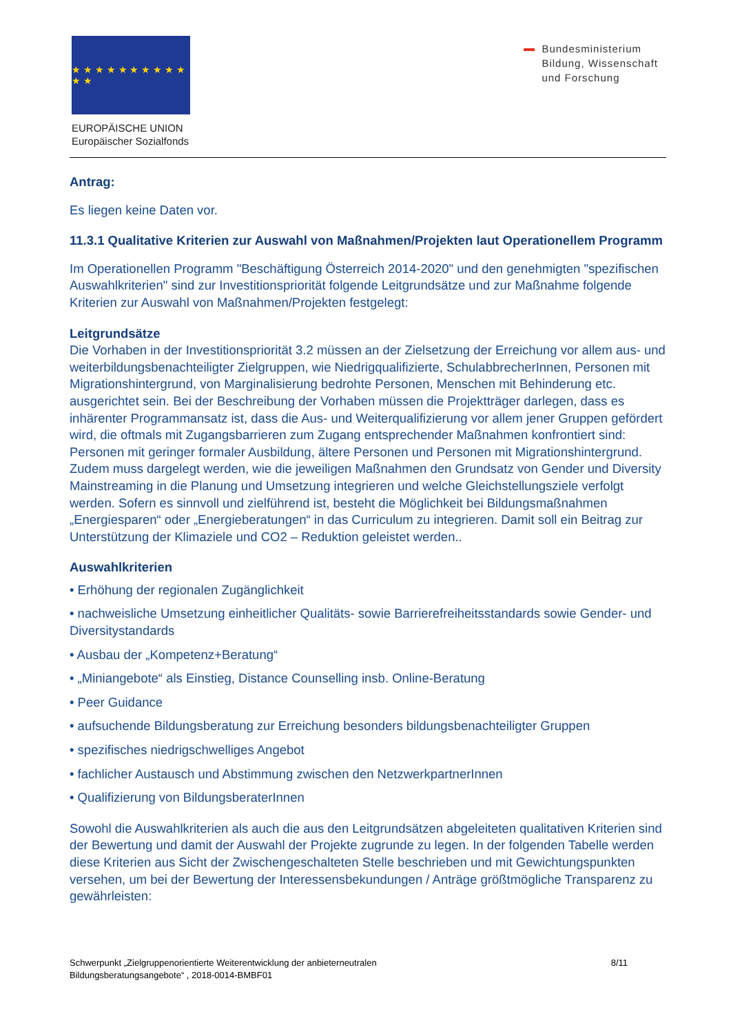★ ★ ★ ★ ★ ★ ★ ★ ★ ★ ★ ★
EUROPÄISCHE UNION
Europäischer Sozialfonds
Bundesministerium
Bildung, Wissenschaft
und Forschung
Antrag:
Es liegen keine Daten vor.
11.3.1 Qualitative Kriterien zur Auswahl von Maßnahmen/Projekten laut Operationellem Programm
Im Operationellen Programm "Beschäftigung Österreich 2014-2020" und den genehmigten "spezifischen Auswahlkriterien" sind zur Investitionspriorität folgende Leitgrundsätze und zur Maßnahme folgende Kriterien zur Auswahl von Maßnahmen/Projekten festgelegt:
Leitgrundsätze
Die Vorhaben in der Investitionspriorität 3.2 müssen an der Zielsetzung der Erreichung vor allem aus- und weiterbildungsbenachteiligter Zielgruppen, wie Niedrigqualifizierte, SchulabbrecherInnen, Personen mit Migrationshintergrund, von Marginalisierung bedrohte Personen, Menschen mit Behinderung etc. ausgerichtet sein. Bei der Beschreibung der Vorhaben müssen die Projektträger darlegen, dass es inhärenter Programmansatz ist, dass die Aus- und Weiterqualifizierung vor allem jener Gruppen gefördert wird, die oftmals mit Zugangsbarrieren zum Zugang entsprechender Maßnahmen konfrontiert sind: Personen mit geringer formaler Ausbildung, ältere Personen und Personen mit Migrationshintergrund. Zudem muss dargelegt werden, wie die jeweiligen Maßnahmen den Grundsatz von Gender und Diversity Mainstreaming in die Planung und Umsetzung integrieren und welche Gleichstellungsziele verfolgt werden. Sofern es sinnvoll und zielführend ist, besteht die Möglichkeit bei Bildungsmaßnahmen „Energiesparen“ oder „Energieberatungen“ in das Curriculum zu integrieren. Damit soll ein Beitrag zur Unterstützung der Klimaziele und CO2 – Reduktion geleistet werden..
Auswahlkriterien
• Erhöhung der regionalen Zugänglichkeit
• nachweisliche Umsetzung einheitlicher Qualitäts- sowie Barrierefreiheitsstandards sowie Gender- und Diversitystandards
• Ausbau der „Kompetenz+Beratung“
• „Miniangebote“ als Einstieg, Distance Counselling insb. Online-Beratung
• Peer Guidance
• aufsuchende Bildungsberatung zur Erreichung besonders bildungsbenachteiligter Gruppen
• spezifisches niedrigschwelliges Angebot
• fachlicher Austausch und Abstimmung zwischen den NetzwerkpartnerInnen
• Qualifizierung von BildungsberaterInnen
Sowohl die Auswahlkriterien als auch die aus den Leitgrundsätzen abgeleiteten qualitativen Kriterien sind der Bewertung und damit der Auswahl der Projekte zugrunde zu legen. In der folgenden Tabelle werden diese Kriterien aus Sicht der Zwischengeschalteten Stelle beschrieben und mit Gewichtungspunkten versehen, um bei der Bewertung der Interessensbekundungen / Anträge größtmögliche Transparenz zu gewährleisten:
Schwerpunkt „Zielgruppenorientierte Weiterentwicklung der anbieterneutralen
Bildungsberatungsangebote“ , 2018-0014-BMBF01
8/11